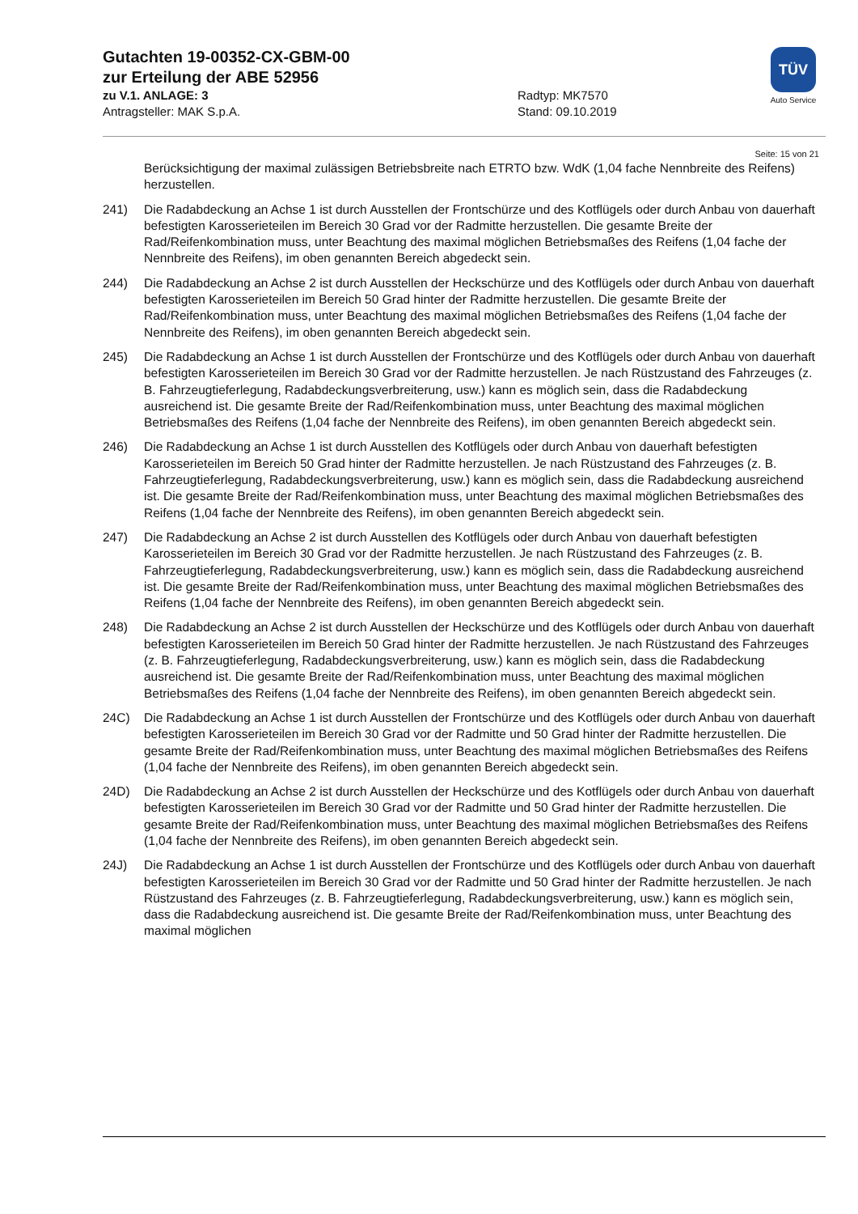Gutachten 19-00352-CX-GBM-00
zur Erteilung der ABE 52956
zu V.1. ANLAGE: 3 Radtyp: MK7570
Antragsteller: MAK S.p.A. Stand: 09.10.2019
TÜV
Auto Service
Seite: 15 von 21
Berücksichtigung der maximal zulässigen Betriebsbreite nach ETRTO bzw. WdK (1,04 fache Nennbreite des Reifens) herzustellen.
241) Die Radabdeckung an Achse 1 ist durch Ausstellen der Frontschürze und des Kotflügels oder durch Anbau von dauerhaft befestigten Karosserieteilen im Bereich 30 Grad vor der Radmitte herzustellen. Die gesamte Breite der Rad/Reifenkombination muss, unter Beachtung des maximal möglichen Betriebsmaßes des Reifens (1,04 fache der Nennbreite des Reifens), im oben genannten Bereich abgedeckt sein.
244) Die Radabdeckung an Achse 2 ist durch Ausstellen der Heckschürze und des Kotflügels oder durch Anbau von dauerhaft befestigten Karosserieteilen im Bereich 50 Grad hinter der Radmitte herzustellen. Die gesamte Breite der Rad/Reifenkombination muss, unter Beachtung des maximal möglichen Betriebsmaßes des Reifens (1,04 fache der Nennbreite des Reifens), im oben genannten Bereich abgedeckt sein.
245) Die Radabdeckung an Achse 1 ist durch Ausstellen der Frontschürze und des Kotflügels oder durch Anbau von dauerhaft befestigten Karosserieteilen im Bereich 30 Grad vor der Radmitte herzustellen. Je nach Rüstzustand des Fahrzeuges (z. B. Fahrzeugtieferlegung, Radabdeckungsverbreiterung, usw.) kann es möglich sein, dass die Radabdeckung ausreichend ist. Die gesamte Breite der Rad/Reifenkombination muss, unter Beachtung des maximal möglichen Betriebsmaßes des Reifens (1,04 fache der Nennbreite des Reifens), im oben genannten Bereich abgedeckt sein.
246) Die Radabdeckung an Achse 1 ist durch Ausstellen des Kotflügels oder durch Anbau von dauerhaft befestigten Karosserieteilen im Bereich 50 Grad hinter der Radmitte herzustellen. Je nach Rüstzustand des Fahrzeuges (z. B. Fahrzeugtieferlegung, Radabdeckungsverbreiterung, usw.) kann es möglich sein, dass die Radabdeckung ausreichend ist. Die gesamte Breite der Rad/Reifenkombination muss, unter Beachtung des maximal möglichen Betriebsmaßes des Reifens (1,04 fache der Nennbreite des Reifens), im oben genannten Bereich abgedeckt sein.
247) Die Radabdeckung an Achse 2 ist durch Ausstellen des Kotflügels oder durch Anbau von dauerhaft befestigten Karosserieteilen im Bereich 30 Grad vor der Radmitte herzustellen. Je nach Rüstzustand des Fahrzeuges (z. B. Fahrzeugtieferlegung, Radabdeckungsverbreiterung, usw.) kann es möglich sein, dass die Radabdeckung ausreichend ist. Die gesamte Breite der Rad/Reifenkombination muss, unter Beachtung des maximal möglichen Betriebsmaßes des Reifens (1,04 fache der Nennbreite des Reifens), im oben genannten Bereich abgedeckt sein.
248) Die Radabdeckung an Achse 2 ist durch Ausstellen der Heckschürze und des Kotflügels oder durch Anbau von dauerhaft befestigten Karosserieteilen im Bereich 50 Grad hinter der Radmitte herzustellen. Je nach Rüstzustand des Fahrzeuges (z. B. Fahrzeugtieferlegung, Radabdeckungsverbreiterung, usw.) kann es möglich sein, dass die Radabdeckung ausreichend ist. Die gesamte Breite der Rad/Reifenkombination muss, unter Beachtung des maximal möglichen Betriebsmaßes des Reifens (1,04 fache der Nennbreite des Reifens), im oben genannten Bereich abgedeckt sein.
24C) Die Radabdeckung an Achse 1 ist durch Ausstellen der Frontschürze und des Kotflügels oder durch Anbau von dauerhaft befestigten Karosserieteilen im Bereich 30 Grad vor der Radmitte und 50 Grad hinter der Radmitte herzustellen. Die gesamte Breite der Rad/Reifenkombination muss, unter Beachtung des maximal möglichen Betriebsmaßes des Reifens (1,04 fache der Nennbreite des Reifens), im oben genannten Bereich abgedeckt sein.
24D) Die Radabdeckung an Achse 2 ist durch Ausstellen der Heckschürze und des Kotflügels oder durch Anbau von dauerhaft befestigten Karosserieteilen im Bereich 30 Grad vor der Radmitte und 50 Grad hinter der Radmitte herzustellen. Die gesamte Breite der Rad/Reifenkombination muss, unter Beachtung des maximal möglichen Betriebsmaßes des Reifens (1,04 fache der Nennbreite des Reifens), im oben genannten Bereich abgedeckt sein.
24J) Die Radabdeckung an Achse 1 ist durch Ausstellen der Frontschürze und des Kotflügels oder durch Anbau von dauerhaft befestigten Karosserieteilen im Bereich 30 Grad vor der Radmitte und 50 Grad hinter der Radmitte herzustellen. Je nach Rüstzustand des Fahrzeuges (z. B. Fahrzeugtieferlegung, Radabdeckungsverbreiterung, usw.) kann es möglich sein, dass die Radabdeckung ausreichend ist. Die gesamte Breite der Rad/Reifenkombination muss, unter Beachtung des maximal möglichen